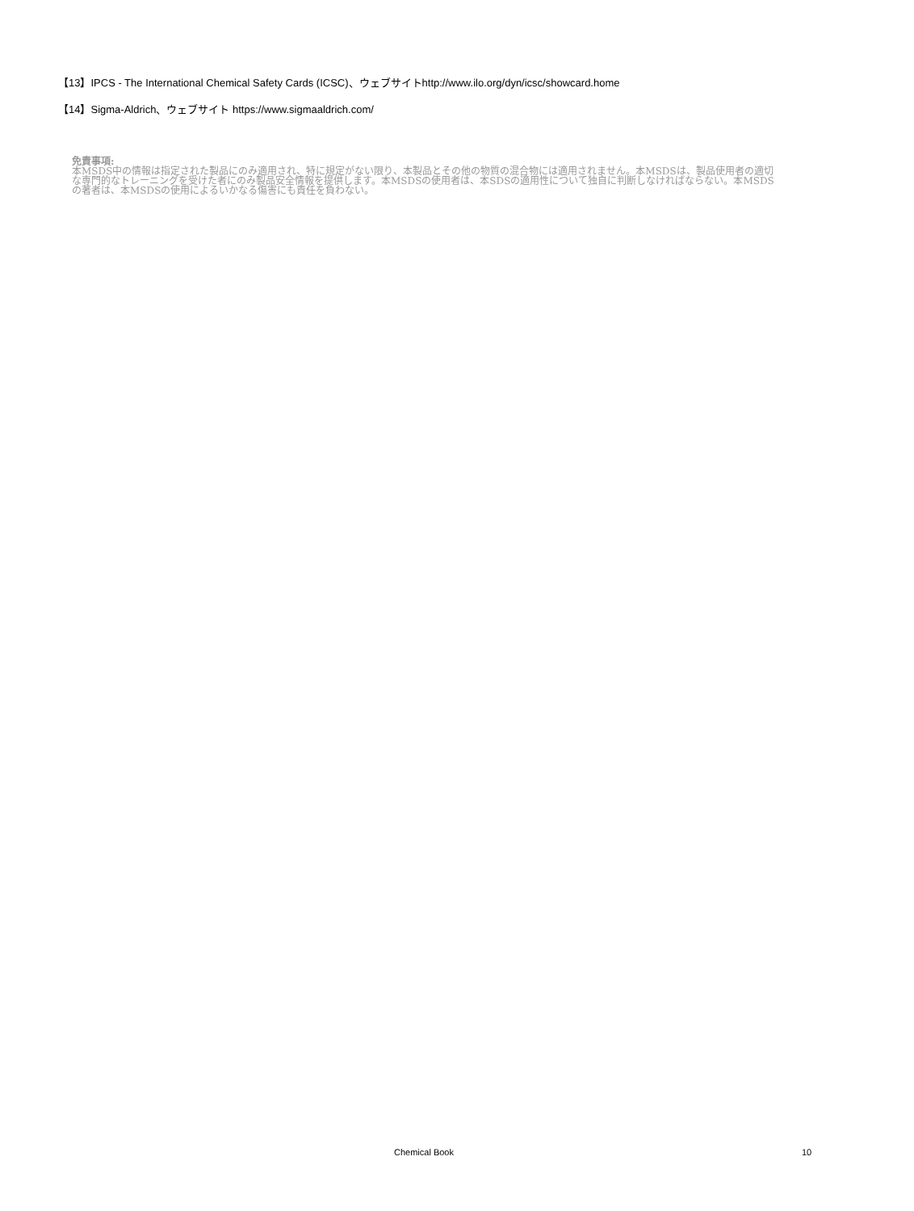【13】IPCS - The International Chemical Safety Cards (ICSC)、ウェブサイトhttp://www.ilo.org/dyn/icsc/showcard.home
【14】Sigma-Aldrich、ウェブサイト https://www.sigmaaldrich.com/
免責事項:
本MSDS中の情報は指定された製品にのみ適用され、特に規定がない限り、本製品とその他の物質の混合物には適用されません。本MSDSは、製品使用者の適切な専門的なトレーニングを受けた者にのみ製品安全情報を提供します。本MSDSの使用者は、本SDSの適用性について独自に判断しなければならない。本MSDSの著者は、本MSDSの使用によるいかなる傷害にも責任を負わない。
Chemical Book 10